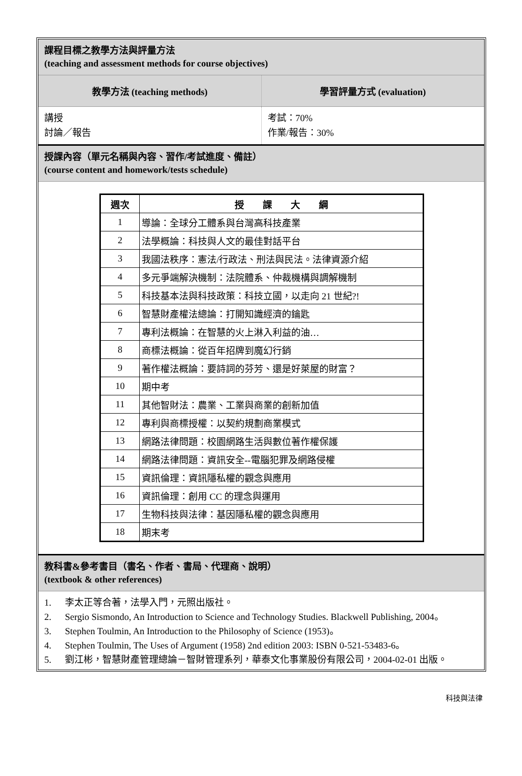課程目標之教學方法與評量方法
(teaching and assessment methods for course objectives)
教學方法 (teaching methods) 學習評量方式 (evaluation)
講授
討論／報告
考試：70%
作業/報告：30%
授課內容（單元名稱與內容、習作/考試進度、備註）
(course content and homework/tests schedule)
| 週次 | 授 課 大 綱 |
| --- | --- |
| 1 | 導論：全球分工體系與台灣高科技產業 |
| 2 | 法學概論：科技與人文的最佳對話平台 |
| 3 | 我國法秩序：憲法/行政法、刑法與民法。法律資源介紹 |
| 4 | 多元爭端解決機制：法院體系、仲裁機構與調解機制 |
| 5 | 科技基本法與科技政策：科技立國，以走向 21 世紀?! |
| 6 | 智慧財產權法總論：打開知識經濟的鑰匙 |
| 7 | 專利法概論：在智慧的火上淋入利益的油… |
| 8 | 商標法概論：從百年招牌到魔幻行銷 |
| 9 | 著作權法概論：要詩詞的芬芳、還是好萊屋的財富？ |
| 10 | 期中考 |
| 11 | 其他智財法：農業、工業與商業的創新加值 |
| 12 | 專利與商標授權：以契約規劃商業模式 |
| 13 | 網路法律問題：校園網路生活與數位著作權保護 |
| 14 | 網路法律問題：資訊安全--電腦犯罪及網路侵權 |
| 15 | 資訊倫理：資訊隱私權的觀念與應用 |
| 16 | 資訊倫理：創用 CC 的理念與運用 |
| 17 | 生物科技與法律：基因隱私權的觀念與應用 |
| 18 | 期末考 |
教科書&參考書目（書名、作者、書局、代理商、說明）
(textbook & other references)
1. 李太正等合著，法學入門，元照出版社。
2. Sergio Sismondo, An Introduction to Science and Technology Studies. Blackwell Publishing, 2004。
3. Stephen Toulmin, An Introduction to the Philosophy of Science (1953)。
4. Stephen Toulmin, The Uses of Argument (1958) 2nd edition 2003: ISBN 0-521-53483-6。
5. 劉江彬，智慧財產管理總論－智財管理系列，華泰文化事業股份有限公司，2004-02-01 出版。
科技與法律